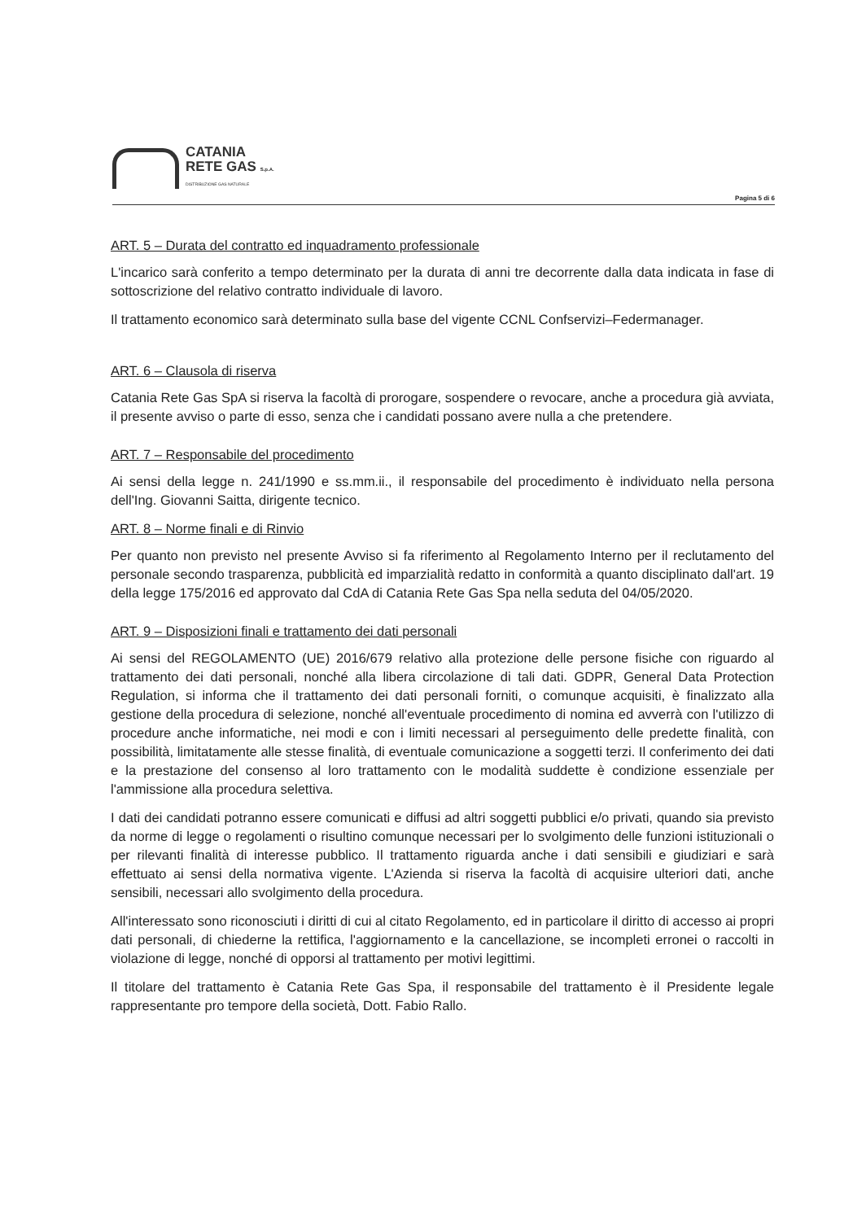CATANIA
RETE GAS S.p.A.
DISTRIBUZIONE GAS NATURALE
Pagina 5 di 6
ART. 5 – Durata del contratto ed inquadramento professionale
L'incarico sarà conferito a tempo determinato per la durata di anni tre decorrente dalla data indicata in fase di sottoscrizione del relativo contratto individuale di lavoro.
Il trattamento economico sarà determinato sulla base del vigente CCNL Confservizi–Federmanager.
ART. 6 – Clausola di riserva
Catania Rete Gas SpA si riserva la facoltà di prorogare, sospendere o revocare, anche a procedura già avviata, il presente avviso o parte di esso, senza che i candidati possano avere nulla a che pretendere.
ART. 7 – Responsabile del procedimento
Ai sensi della legge n. 241/1990 e ss.mm.ii., il responsabile del procedimento è individuato nella persona dell'Ing. Giovanni Saitta, dirigente tecnico.
ART. 8 – Norme finali e di Rinvio
Per quanto non previsto nel presente Avviso si fa riferimento al Regolamento Interno per il reclutamento del personale secondo trasparenza, pubblicità ed imparzialità redatto in conformità a quanto disciplinato dall'art. 19 della legge 175/2016 ed approvato dal CdA di Catania Rete Gas Spa nella seduta del 04/05/2020.
ART. 9 – Disposizioni finali e trattamento dei dati personali
Ai sensi del REGOLAMENTO (UE) 2016/679 relativo alla protezione delle persone fisiche con riguardo al trattamento dei dati personali, nonché alla libera circolazione di tali dati. GDPR, General Data Protection Regulation, si informa che il trattamento dei dati personali forniti, o comunque acquisiti, è finalizzato alla gestione della procedura di selezione, nonché all'eventuale procedimento di nomina ed avverrà con l'utilizzo di procedure anche informatiche, nei modi e con i limiti necessari al perseguimento delle predette finalità, con possibilità, limitatamente alle stesse finalità, di eventuale comunicazione a soggetti terzi. Il conferimento dei dati e la prestazione del consenso al loro trattamento con le modalità suddette è condizione essenziale per l'ammissione alla procedura selettiva.
I dati dei candidati potranno essere comunicati e diffusi ad altri soggetti pubblici e/o privati, quando sia previsto da norme di legge o regolamenti o risultino comunque necessari per lo svolgimento delle funzioni istituzionali o per rilevanti finalità di interesse pubblico. Il trattamento riguarda anche i dati sensibili e giudiziari e sarà effettuato ai sensi della normativa vigente. L'Azienda si riserva la facoltà di acquisire ulteriori dati, anche sensibili, necessari allo svolgimento della procedura.
All'interessato sono riconosciuti i diritti di cui al citato Regolamento, ed in particolare il diritto di accesso ai propri dati personali, di chiederne la rettifica, l'aggiornamento e la cancellazione, se incompleti erronei o raccolti in violazione di legge, nonché di opporsi al trattamento per motivi legittimi.
Il titolare del trattamento è Catania Rete Gas Spa, il responsabile del trattamento è il Presidente legale rappresentante pro tempore della società, Dott. Fabio Rallo.